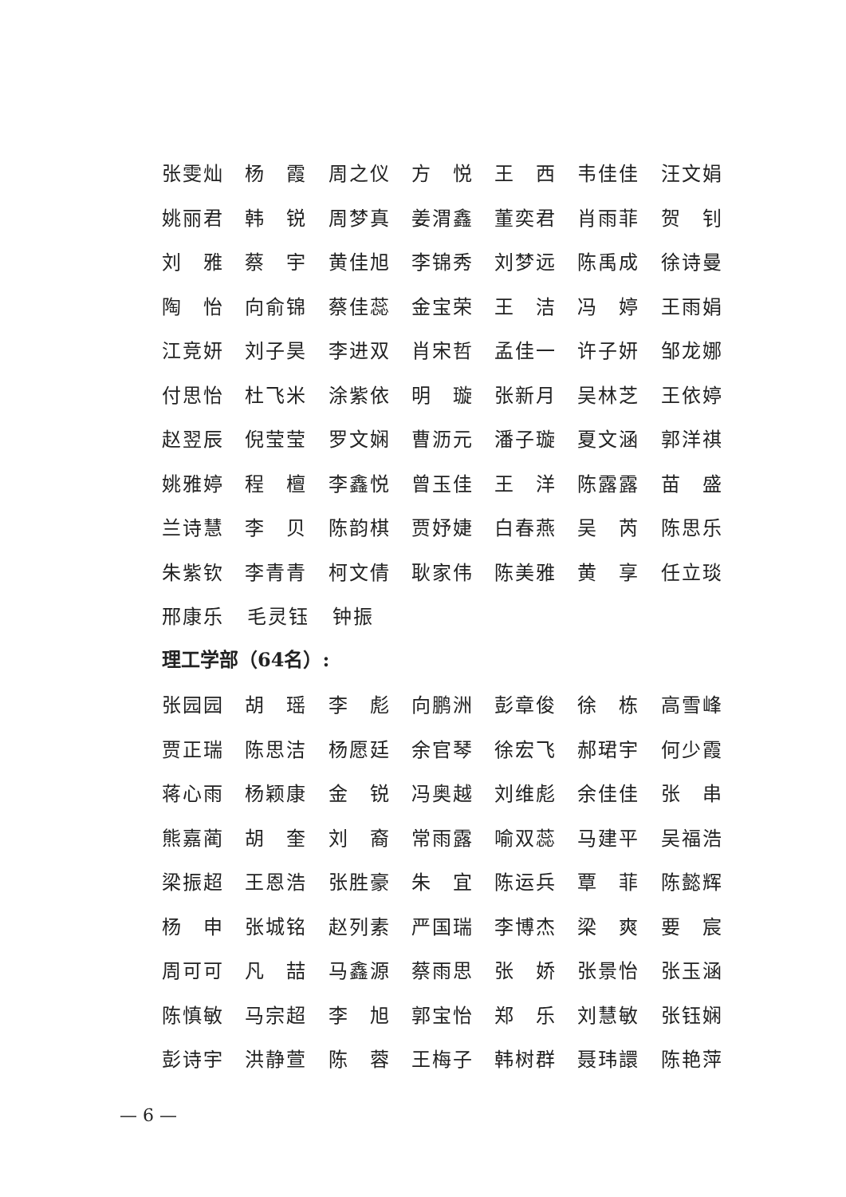张雯灿 杨　霞 周之仪 方　悦 王　西 韦佳佳 汪文娟
姚丽君 韩　锐 周梦真 姜渭鑫 董奕君 肖雨菲 贺　钊
刘　雅 蔡　宇 黄佳旭 李锦秀 刘梦远 陈禹成 徐诗曼
陶　怡 向俞锦 蔡佳蕊 金宝荣 王　洁 冯　婷 王雨娟
江竞妍 刘子昊 李进双 肖宋哲 孟佳一 许子妍 邹龙娜
付思怡 杜飞米 涂紫依 明　璇 张新月 吴林芝 王依婷
赵翌辰 倪莹莹 罗文娴 曹沥元 潘子璇 夏文涵 郭洋祺
姚雅婷 程　檀 李鑫悦 曾玉佳 王　洋 陈露露 苗　盛
兰诗慧 李　贝 陈韵棋 贾妤婕 白春燕 吴　芮 陈思乐
朱紫钦 李青青 柯文倩 耿家伟 陈美雅 黄　享 任立琰
邢康乐 毛灵钰 钟振
理工学部（64名）:
张园园 胡　瑶 李　彪 向鹏洲 彭章俊 徐　栋 高雪峰
贾正瑞 陈思洁 杨愿廷 余官琴 徐宏飞 郝珺宇 何少霞
蒋心雨 杨颖康 金　锐 冯奥越 刘维彪 余佳佳 张　串
熊嘉蔺 胡　奎 刘　裔 常雨露 喻双蕊 马建平 吴福浩
梁振超 王恩浩 张胜豪 朱　宜 陈运兵 覃　菲 陈懿辉
杨　申 张城铭 赵列素 严国瑞 李博杰 梁　爽 要　宸
周可可 凡　喆 马鑫源 蔡雨思 张　娇 张景怡 张玉涵
陈慎敏 马宗超 李　旭 郭宝怡 郑　乐 刘慧敏 张钰娴
彭诗宇 洪静萱 陈　蓉 王梅子 韩树群 聂玮譞 陈艳萍
— 6 —